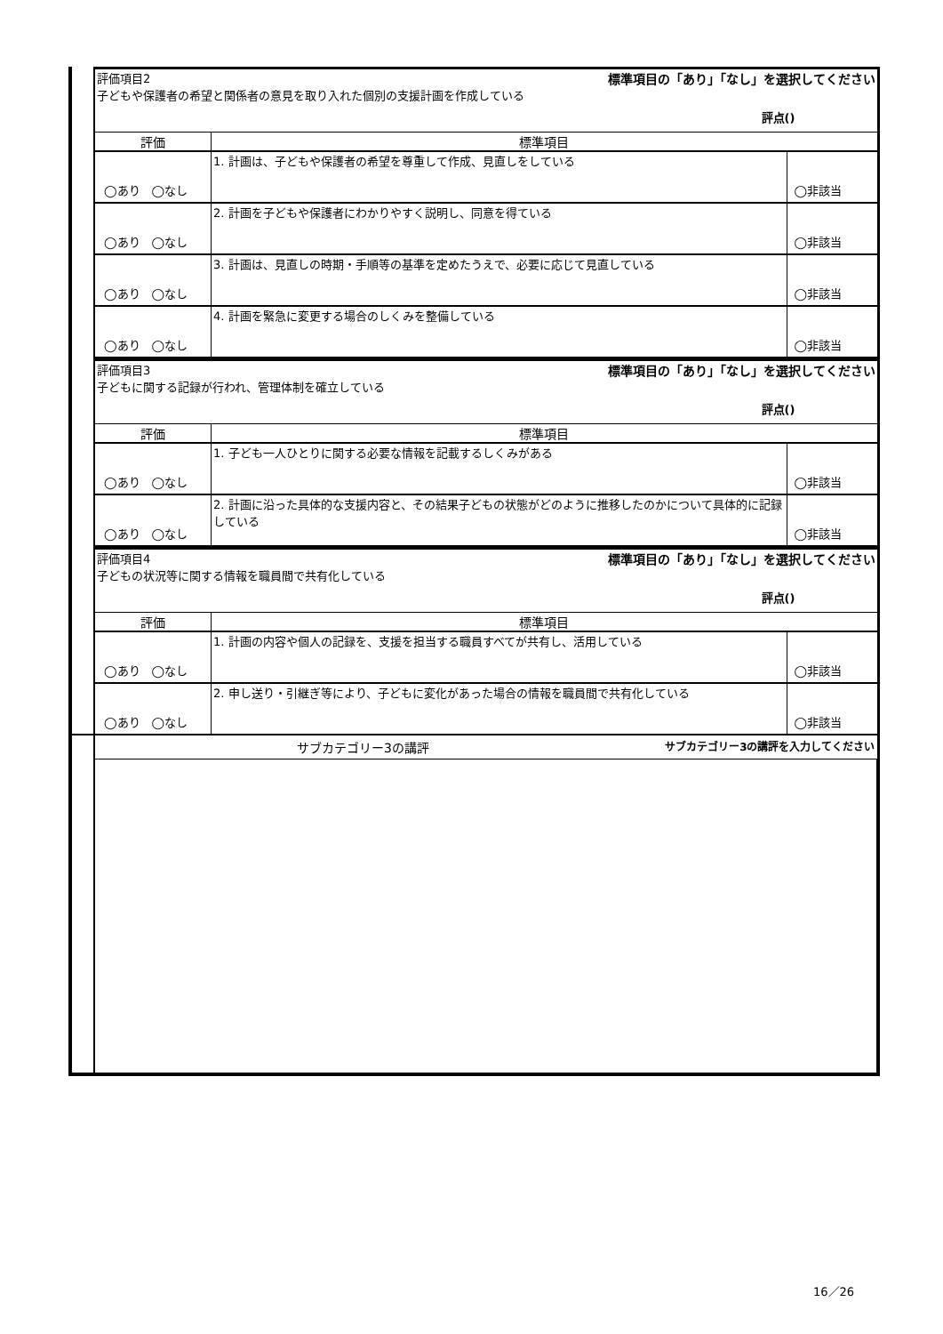| | 標準項目の「あり」「なし」を選択してください 評価項目2 子どもや保護者の希望と関係者の意見を取り入れた個別の支援計画を作成している 評点() | | |
| | 評価 | 標準項目 | |
| | ◯あり ◯なし | 1. 計画は、子どもや保護者の希望を尊重して作成、見直しをしている | ◯非該当 |
| | ◯あり ◯なし | 2. 計画を子どもや保護者にわかりやすく説明し、同意を得ている | ◯非該当 |
| | ◯あり ◯なし | 3. 計画は、見直しの時期・手順等の基準を定めたうえで、必要に応じて見直している | ◯非該当 |
| | ◯あり ◯なし | 4. 計画を緊急に変更する場合のしくみを整備している | ◯非該当 |
| | 標準項目の「あり」「なし」を選択してください 評価項目3 子どもに関する記録が行われ、管理体制を確立している 評点() | | |
| | 評価 | 標準項目 | |
| | ◯あり ◯なし | 1. 子ども一人ひとりに関する必要な情報を記載するしくみがある | ◯非該当 |
| | ◯あり ◯なし | 2. 計画に沿った具体的な支援内容と、その結果子どもの状態がどのように推移したのかについて具体的に記録している | ◯非該当 |
| | 標準項目の「あり」「なし」を選択してください 評価項目4 子どもの状況等に関する情報を職員間で共有化している 評点() | | |
| | 評価 | 標準項目 | |
| | ◯あり ◯なし | 1. 計画の内容や個人の記録を、支援を担当する職員すべてが共有し、活用している | ◯非該当 |
| | ◯あり ◯なし | 2. 申し送り・引継ぎ等により、子どもに変化があった場合の情報を職員間で共有化している | ◯非該当 |
| | サブカテゴリー3の講評を入力してください サブカテゴリー3の講評 | | |
16／26